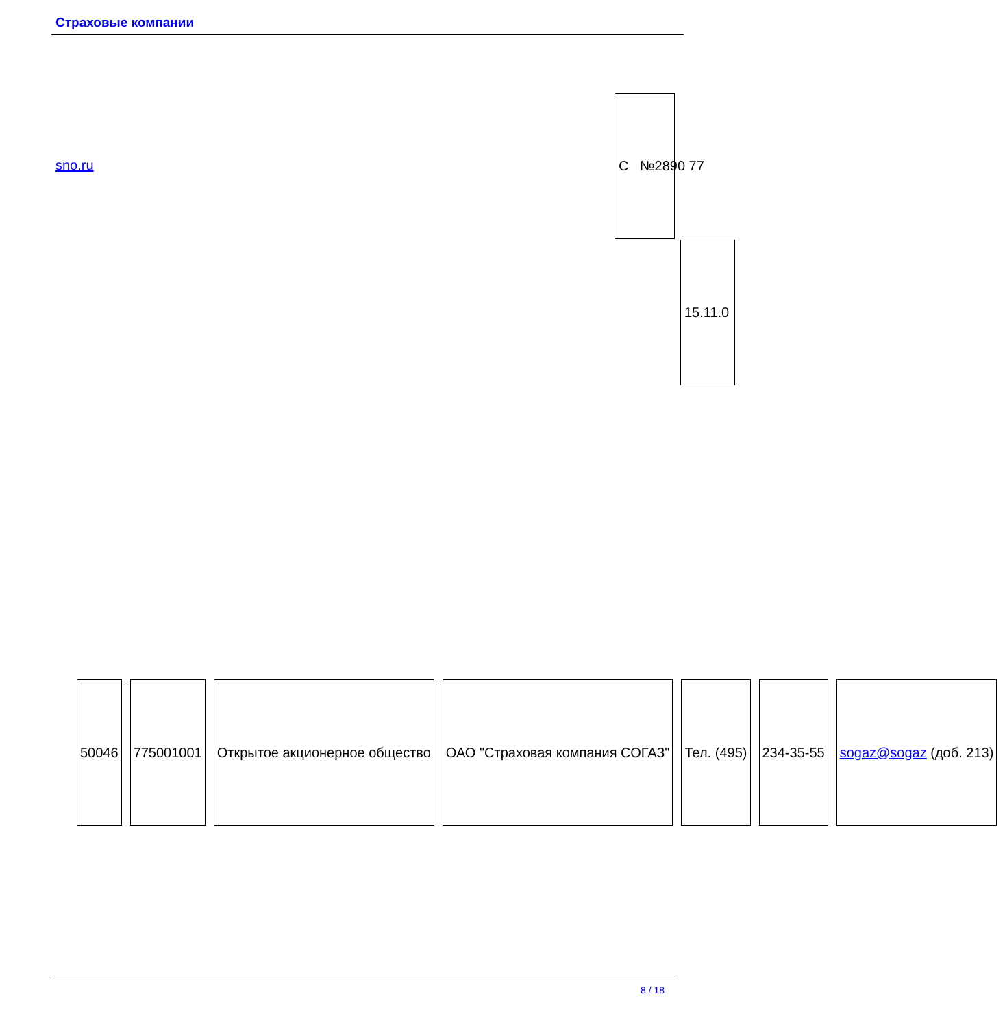Страховые компании
sno.ru
С №2890 77
15.11.0
| 50046 | 775001001 | Открытое акционерное общество | ОАО "Страховая компания СОГАЗ" | Тел. (495) | 234-35-55 | sogaz@sogaz (доб. 213) |
8 / 18